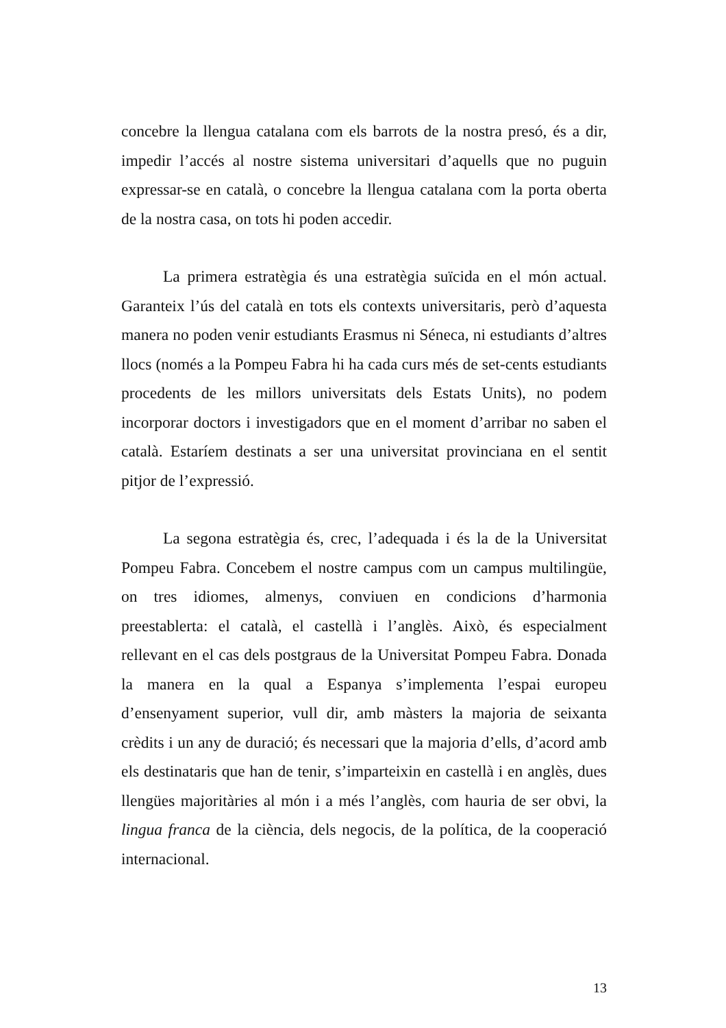concebre la llengua catalana com els barrots de la nostra presó, és a dir, impedir l’accés al nostre sistema universitari d’aquells que no puguin expressar-se en català, o concebre la llengua catalana com la porta oberta de la nostra casa, on tots hi poden accedir.
La primera estratègia és una estratègia suïcida en el món actual. Garanteix l’ús del català en tots els contexts universitaris, però d’aquesta manera no poden venir estudiants Erasmus ni Séneca, ni estudiants d’altres llocs (només a la Pompeu Fabra hi ha cada curs més de set-cents estudiants procedents de les millors universitats dels Estats Units), no podem incorporar doctors i investigadors que en el moment d’arribar no saben el català. Estaríem destinats a ser una universitat provinciana en el sentit pitjor de l’expressió.
La segona estratègia és, crec, l’adequada i és la de la Universitat Pompeu Fabra. Concebem el nostre campus com un campus multilingüe, on tres idiomes, almenys, conviuen en condicions d’harmonia preestablerta: el català, el castellà i l’anglès. Això, és especialment rellevant en el cas dels postgraus de la Universitat Pompeu Fabra. Donada la manera en la qual a Espanya s’implementa l’espai europeu d’ensenyament superior, vull dir, amb màsters la majoria de seixanta crèdits i un any de duració; és necessari que la majoria d’ells, d’acord amb els destinataris que han de tenir, s’imparteixin en castellà i en anglès, dues llengües majoritàries al món i a més l’anglès, com hauria de ser obvi, la lingua franca de la ciència, dels negocis, de la política, de la cooperació internacional.
13